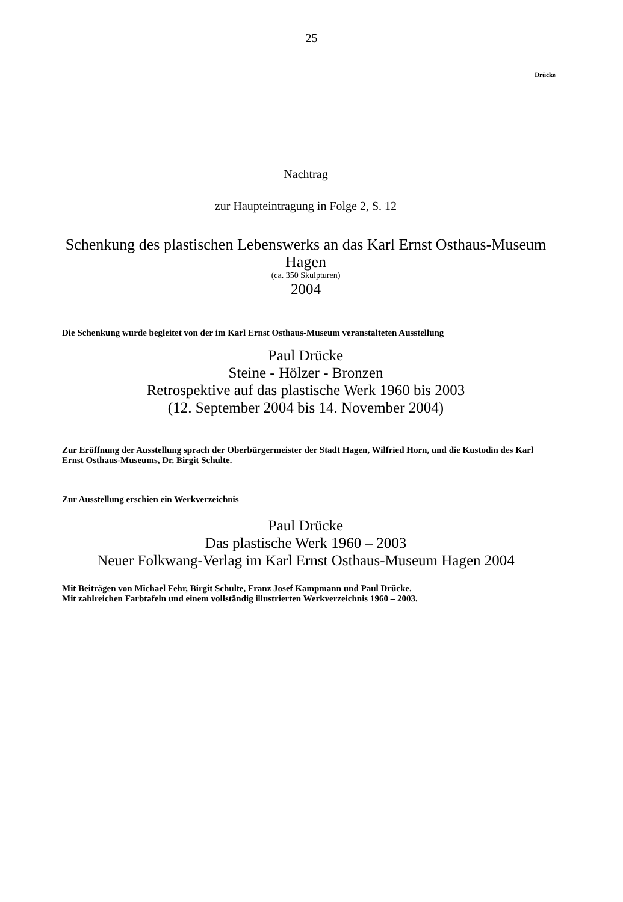25
Drücke
Nachtrag
zur Haupteintragung in Folge 2, S. 12
Schenkung des plastischen Lebenswerks an das Karl Ernst Osthaus-Museum
Hagen
(ca. 350 Skulpturen)
2004
Die Schenkung wurde begleitet von der im Karl Ernst Osthaus-Museum veranstalteten Ausstellung
Paul Drücke
Steine - Hölzer - Bronzen
Retrospektive auf das plastische Werk 1960 bis 2003
(12. September 2004 bis 14. November 2004)
Zur Eröffnung der Ausstellung sprach der Oberbürgermeister der Stadt Hagen, Wilfried Horn, und die Kustodin des Karl Ernst Osthaus-Museums, Dr. Birgit Schulte.
Zur Ausstellung erschien ein Werkverzeichnis
Paul Drücke
Das plastische Werk 1960 – 2003
Neuer Folkwang-Verlag im Karl Ernst Osthaus-Museum Hagen 2004
Mit Beiträgen von Michael Fehr, Birgit Schulte, Franz Josef Kampmann und Paul Drücke.
Mit zahlreichen Farbtafeln und einem vollständig illustrierten Werkverzeichnis 1960 – 2003.